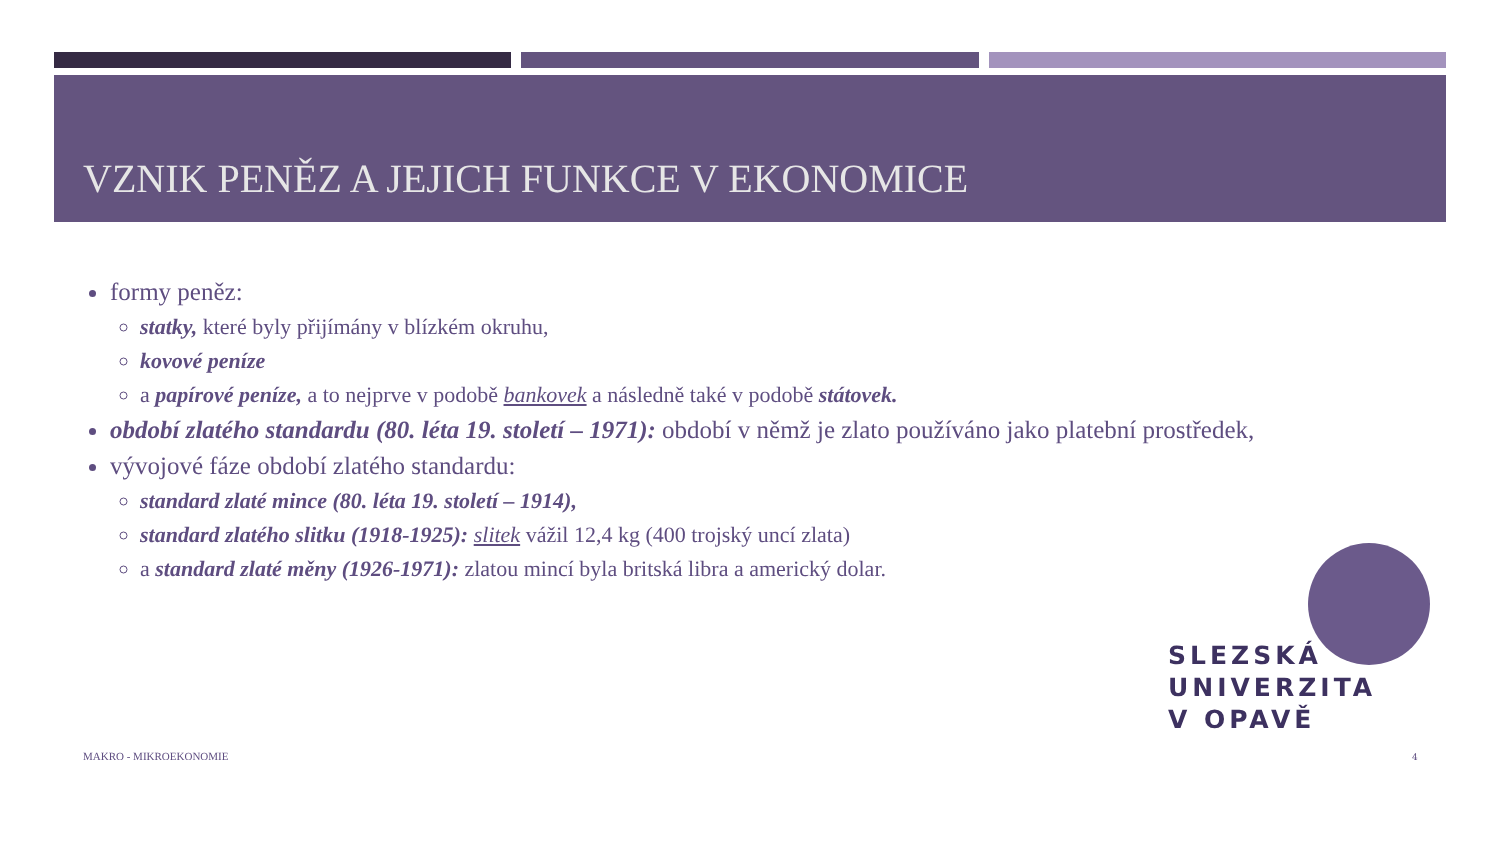VZNIK PENĚZ A JEJICH FUNKCE V EKONOMICE
formy peněz:
statky, které byly přijímány v blízkém okruhu,
kovové peníze
a papírové peníze, a to nejprve v podobě bankovek a následně také v podobě státovek.
období zlatého standardu (80. léta 19. století – 1971): období v němž je zlato používáno jako platební prostředek,
vývojové fáze období zlatého standardu:
standard zlaté mince (80. léta 19. století – 1914),
standard zlatého slitku (1918-1925): slitek vážil 12,4 kg (400 trojský uncí zlata)
a standard zlaté měny (1926-1971): zlatou mincí byla britská libra a americký dolar.
SLEZSKÁ
UNIVERZITA
V OPAVĚ
MAKRO - MIKROEKONOMIE 4